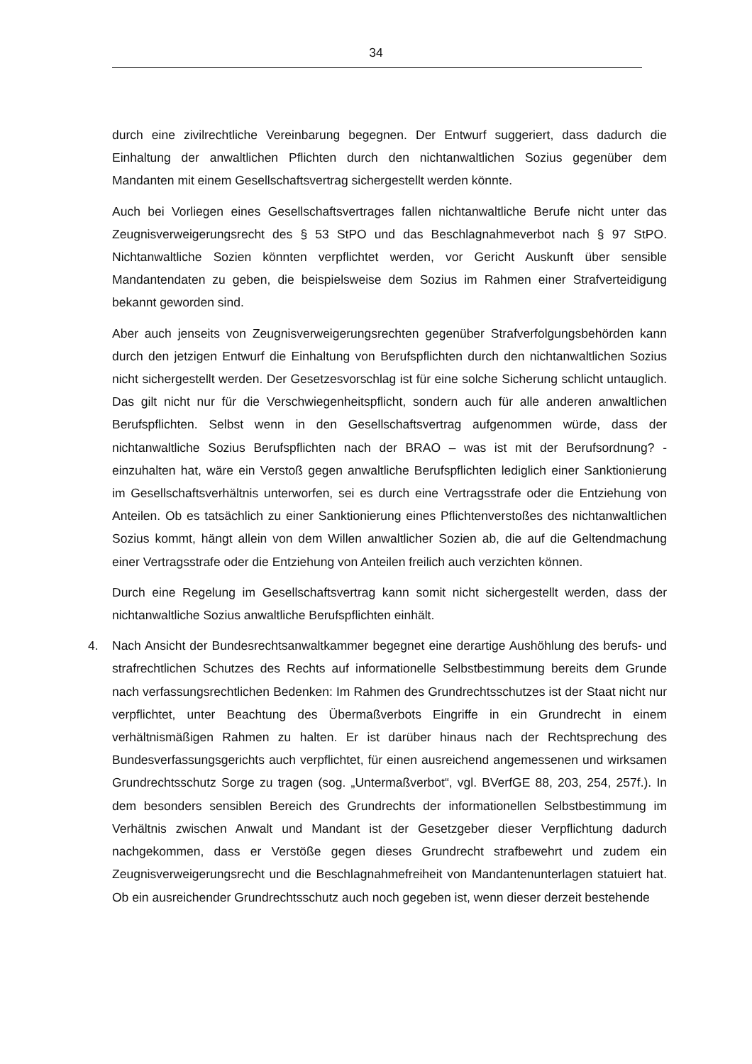34
durch eine zivilrechtliche Vereinbarung begegnen. Der Entwurf suggeriert, dass dadurch die Einhaltung der anwaltlichen Pflichten durch den nichtanwaltlichen Sozius gegenüber dem Mandanten mit einem Gesellschaftsvertrag sichergestellt werden könnte.
Auch bei Vorliegen eines Gesellschaftsvertrages fallen nichtanwaltliche Berufe nicht unter das Zeugnisverweigerungsrecht des § 53 StPO und das Beschlagnahmeverbot nach § 97 StPO. Nichtanwaltliche Sozien könnten verpflichtet werden, vor Gericht Auskunft über sensible Mandantendaten zu geben, die beispielsweise dem Sozius im Rahmen einer Strafverteidigung bekannt geworden sind.
Aber auch jenseits von Zeugnisverweigerungsrechten gegenüber Strafverfolgungsbehörden kann durch den jetzigen Entwurf die Einhaltung von Berufspflichten durch den nichtanwaltlichen Sozius nicht sichergestellt werden. Der Gesetzesvorschlag ist für eine solche Sicherung schlicht untauglich. Das gilt nicht nur für die Verschwiegenheitspflicht, sondern auch für alle anderen anwaltlichen Berufspflichten. Selbst wenn in den Gesellschaftsvertrag aufgenommen würde, dass der nichtanwaltliche Sozius Berufspflichten nach der BRAO – was ist mit der Berufsordnung? - einzuhalten hat, wäre ein Verstoß gegen anwaltliche Berufspflichten lediglich einer Sanktionierung im Gesellschaftsverhältnis unterworfen, sei es durch eine Vertragsstrafe oder die Entziehung von Anteilen. Ob es tatsächlich zu einer Sanktionierung eines Pflichtenverstoßes des nichtanwaltlichen Sozius kommt, hängt allein von dem Willen anwaltlicher Sozien ab, die auf die Geltendmachung einer Vertragsstrafe oder die Entziehung von Anteilen freilich auch verzichten können.
Durch eine Regelung im Gesellschaftsvertrag kann somit nicht sichergestellt werden, dass der nichtanwaltliche Sozius anwaltliche Berufspflichten einhält.
4. Nach Ansicht der Bundesrechtsanwaltkammer begegnet eine derartige Aushöhlung des berufs- und strafrechtlichen Schutzes des Rechts auf informationelle Selbstbestimmung bereits dem Grunde nach verfassungsrechtlichen Bedenken: Im Rahmen des Grundrechtsschutzes ist der Staat nicht nur verpflichtet, unter Beachtung des Übermaßverbots Eingriffe in ein Grundrecht in einem verhältnismäßigen Rahmen zu halten. Er ist darüber hinaus nach der Rechtsprechung des Bundesverfassungsgerichts auch verpflichtet, für einen ausreichend angemessenen und wirksamen Grundrechtsschutz Sorge zu tragen (sog. „Untermaßverbot“, vgl. BVerfGE 88, 203, 254, 257f.). In dem besonders sensiblen Bereich des Grundrechts der informationellen Selbstbestimmung im Verhältnis zwischen Anwalt und Mandant ist der Gesetzgeber dieser Verpflichtung dadurch nachgekommen, dass er Verstöße gegen dieses Grundrecht strafbewehrt und zudem ein Zeugnisverweigerungsrecht und die Beschlagnahmefreiheit von Mandantenunterlagen statuiert hat. Ob ein ausreichender Grundrechtsschutz auch noch gegeben ist, wenn dieser derzeit bestehende